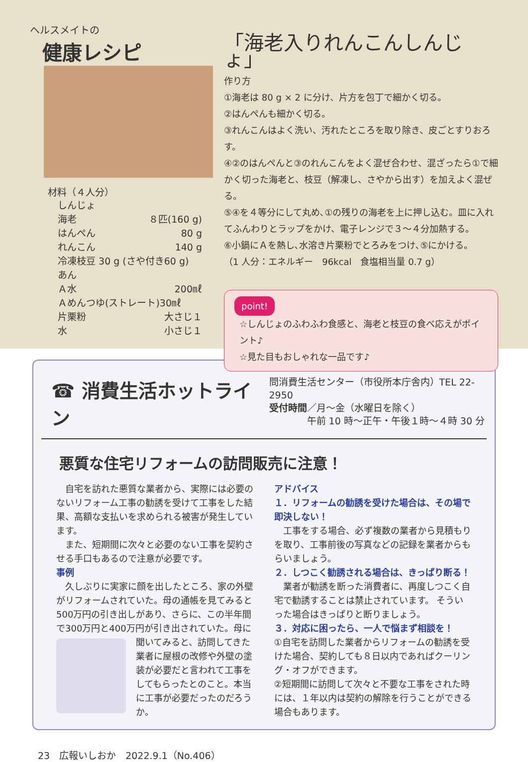ヘルスメイトの
健康レシピ
材料（４人分）
しんじょ
海老 ８匹(160 g)
はんぺん 80 g
れんこん 140 g
冷凍枝豆 30 g (さや付き60 g)
あん
Ａ水 200㎖
Ａめんつゆ(ストレート)30㎖
片栗粉 大さじ１
水 小さじ１
「海老入りれんこんしんじょ」
作り方
①海老は 80 g × 2 に分け、片方を包丁で細かく切る。
②はんぺんも細かく切る。
③れんこんはよく洗い、汚れたところを取り除き、皮ごとすりおろす。
④②のはんぺんと③のれんこんをよく混ぜ合わせ、混ざったら①で細かく切った海老と、枝豆（解凍し、さやから出す）を加えよく混ぜる。
⑤④を４等分にして丸め､①の残りの海老を上に押し込む。皿に入れてふんわりとラップをかけ、電子レンジで３～４分加熱する。
⑥小鍋にＡを熱し､水溶き片栗粉でとろみをつけ､⑤にかける。
（1 人分：エネルギー　96kcal　食塩相当量 0.7 g）
point!
☆しんじょのふわふわ食感と、海老と枝豆の食べ応えがポイント♪
☆見た目もおしゃれな一品です♪
☎ 消費生活ホットライン
問消費生活センター（市役所本庁舎内）TEL 22-2950
受付時間／月～金（水曜日を除く）
　　　　午前 10 時～正午・午後１時～４時 30 分
悪質な住宅リフォームの訪問販売に注意！
　自宅を訪れた悪質な業者から、実際には必要のないリフォーム工事の勧誘を受けて工事をした結果、高額な支払いを求められる被害が発生しています。
　また、短期間に次々と必要のない工事を契約させる手口もあるので注意が必要です。
事例
　久しぶりに実家に顔を出したところ、家の外壁がリフォームされていた。母の通帳を見てみると500万円の引き出しがあり、さらに、この半年間で300万円と400万円が引き出されていた。 母に聞いてみると、訪問してきた業者に屋根の改修や外壁の塗装が必要だと言われて工事をしてもらったとのこと。本当に工事が必要だったのだろうか。
アドバイス
１．リフォームの勧誘を受けた場合は、その場で即決しない！
　工事をする場合、必ず複数の業者から見積もりを取り、工事前後の写真などの記録を業者からもらいましょう。
２．しつこく勧誘される場合は、きっぱり断る！
　業者が勧誘を断った消費者に、再度しつこく自宅で勧誘することは禁止されています。 そういった場合はきっぱりと断りましょう。
３．対応に困ったら、一人で悩まず相談を！
①自宅を訪問した業者からリフォームの勧誘を受けた場合、契約しても８日以内であればクーリング・オフができます。
②短期間に訪問して次々と不要な工事をされた時には、１年以内は契約の解除を行うことができる場合もあります。
23　広報いしおか　2022.9.1（No.406）